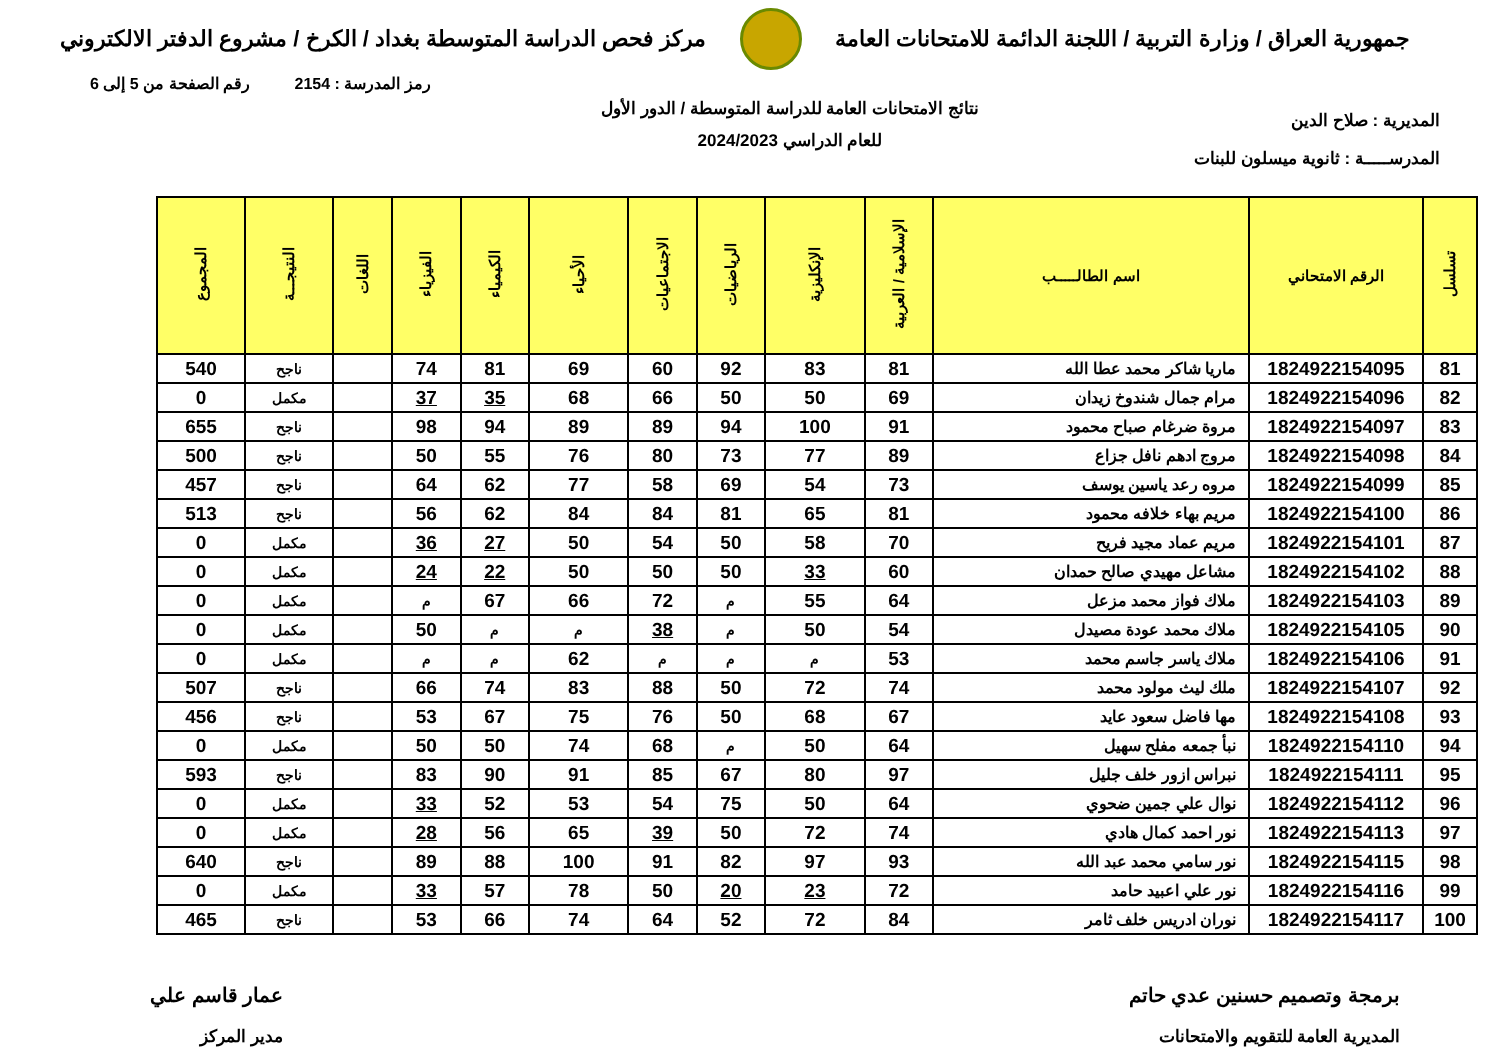جمهورية العراق / وزارة التربية / اللجنة الدائمة للامتحانات العامة
مركز فحص الدراسة المتوسطة بغداد / الكرخ / مشروع الدفتر الالكتروني
رمز المدرسة : 2154 رقم الصفحة من 5 إلى 6
المديرية : صلاح الدين
المدرســـــة : ثانوية ميسلون للبنات
نتائج الامتحانات العامة للدراسة المتوسطة / الدور الأول
للعام الدراسي 2024/2023
| تسلسل | الرقم الامتحاني | اسم الطالـــــب | الإسلامية / العربية | الإنكليزية | الرياضيات | الاجتماعيات | الأحياء | الكيمياء | الفيزياء | اللغات | النتيجـــة | المجموع |
| --- | --- | --- | --- | --- | --- | --- | --- | --- | --- | --- | --- | --- |
| 81 | 1824922154095 | ماريا شاكر محمد عطا الله | 81 | 83 | 92 | 60 | 69 | 81 | 74 | | ناجح | 540 |
| 82 | 1824922154096 | مرام جمال شندوخ زيدان | 69 | 50 | 50 | 66 | 68 | 35 | 37 | | مكمل | 0 |
| 83 | 1824922154097 | مروة ضرغام صباح محمود | 91 | 100 | 94 | 89 | 89 | 94 | 98 | | ناجح | 655 |
| 84 | 1824922154098 | مروج ادهم نافل جزاع | 89 | 77 | 73 | 80 | 76 | 55 | 50 | | ناجح | 500 |
| 85 | 1824922154099 | مروه رعد ياسين يوسف | 73 | 54 | 69 | 58 | 77 | 62 | 64 | | ناجح | 457 |
| 86 | 1824922154100 | مريم بهاء خلافه محمود | 81 | 65 | 81 | 84 | 84 | 62 | 56 | | ناجح | 513 |
| 87 | 1824922154101 | مريم عماد مجيد فريح | 70 | 58 | 50 | 54 | 50 | 27 | 36 | | مكمل | 0 |
| 88 | 1824922154102 | مشاعل مهيدي صالح حمدان | 60 | 33 | 50 | 50 | 50 | 22 | 24 | | مكمل | 0 |
| 89 | 1824922154103 | ملاك فواز محمد مزعل | 64 | 55 | م | 72 | 66 | 67 | م | | مكمل | 0 |
| 90 | 1824922154105 | ملاك محمد عودة مصيدل | 54 | 50 | م | 38 | م | م | 50 | | مكمل | 0 |
| 91 | 1824922154106 | ملاك ياسر جاسم محمد | 53 | م | م | م | 62 | م | م | | مكمل | 0 |
| 92 | 1824922154107 | ملك ليث مولود محمد | 74 | 72 | 50 | 88 | 83 | 74 | 66 | | ناجح | 507 |
| 93 | 1824922154108 | مها فاضل سعود عايد | 67 | 68 | 50 | 76 | 75 | 67 | 53 | | ناجح | 456 |
| 94 | 1824922154110 | نبأ جمعه مفلح سهيل | 64 | 50 | م | 68 | 74 | 50 | 50 | | مكمل | 0 |
| 95 | 1824922154111 | نبراس ازور خلف جليل | 97 | 80 | 67 | 85 | 91 | 90 | 83 | | ناجح | 593 |
| 96 | 1824922154112 | نوال علي جمين ضحوي | 64 | 50 | 75 | 54 | 53 | 52 | 33 | | مكمل | 0 |
| 97 | 1824922154113 | نور احمد كمال هادي | 74 | 72 | 50 | 39 | 65 | 56 | 28 | | مكمل | 0 |
| 98 | 1824922154115 | نور سامي محمد عبد الله | 93 | 97 | 82 | 91 | 100 | 88 | 89 | | ناجح | 640 |
| 99 | 1824922154116 | نور علي اعبيد حامد | 72 | 23 | 20 | 50 | 78 | 57 | 33 | | مكمل | 0 |
| 100 | 1824922154117 | نوران ادريس خلف ثامر | 84 | 72 | 52 | 64 | 74 | 66 | 53 | | ناجح | 465 |
برمجة وتصميم حسنين عدي حاتم
المديرية العامة للتقويم والامتحانات
عمار قاسم علي
مدير المركز